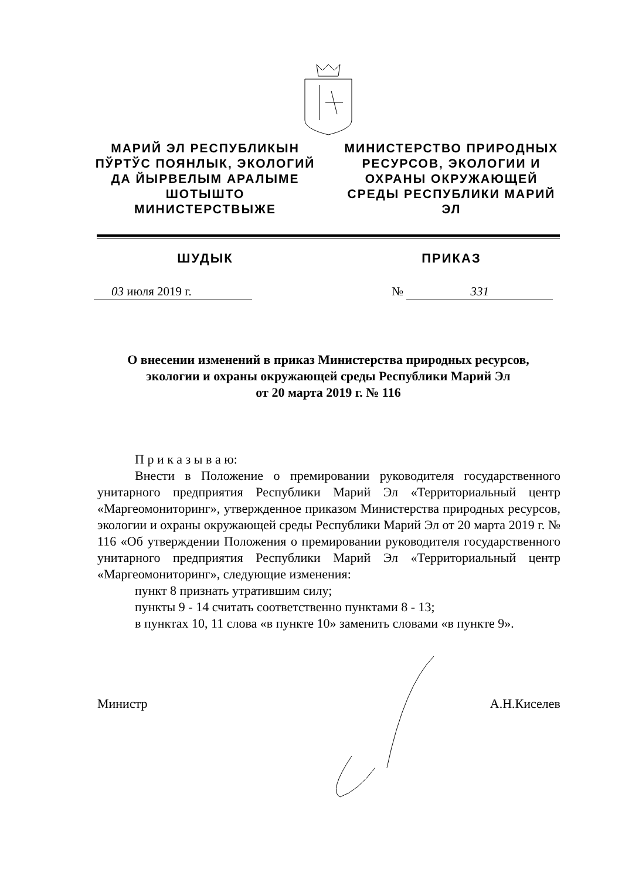МАРИЙ ЭЛ РЕСПУБЛИКЫН ПЎРТЎС ПОЯНЛЫК, ЭКОЛОГИЙ ДА ЙЫРВЕЛЫМ АРАЛЫМЕ ШОТЫШТО МИНИСТЕРСТВЫЖЕ
МИНИСТЕРСТВО ПРИРОДНЫХ РЕСУРСОВ, ЭКОЛОГИИ И ОХРАНЫ ОКРУЖАЮЩЕЙ СРЕДЫ РЕСПУБЛИКИ МАРИЙ ЭЛ
ШУДЫК ПРИКАЗ
03 июля 2019 г. № 331
О внесении изменений в приказ Министерства природных ресурсов,
экологии и охраны окружающей среды Республики Марий Эл
от 20 марта 2019 г. № 116
П р и к а з ы в а ю:
Внести в Положение о премировании руководителя государственного унитарного предприятия Республики Марий Эл «Территориальный центр «Маргеомониторинг», утвержденное приказом Министерства природных ресурсов, экологии и охраны окружающей среды Республики Марий Эл от 20 марта 2019 г. № 116 «Об утверждении Положения о премировании руководителя государственного унитарного предприятия Республики Марий Эл «Территориальный центр «Маргеомониторинг», следующие изменения:
пункт 8 признать утратившим силу;
пункты 9 - 14 считать соответственно пунктами 8 - 13;
в пунктах 10, 11 слова «в пункте 10» заменить словами «в пункте 9».
Министр А.Н.Киселев